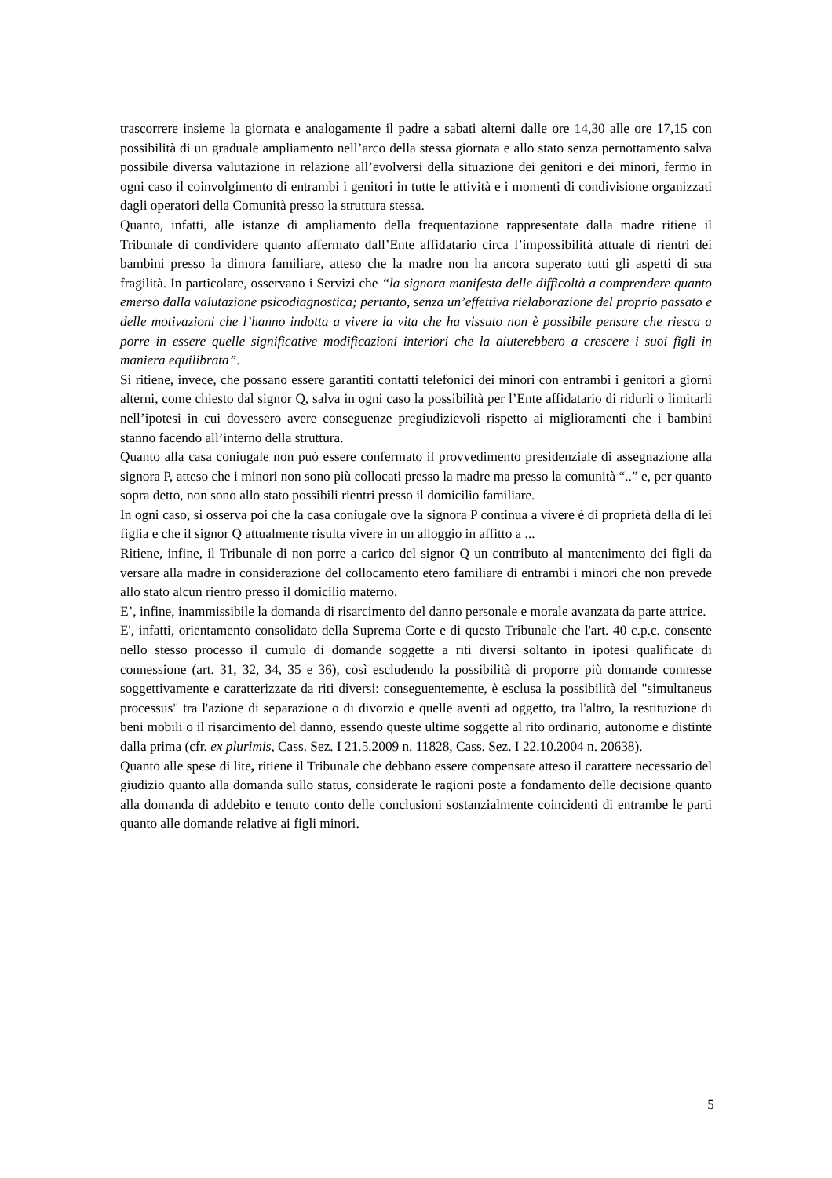trascorrere insieme la giornata e analogamente il padre a sabati alterni dalle ore 14,30 alle ore 17,15 con possibilità di un graduale ampliamento nell’arco della stessa giornata e allo stato senza pernottamento salva possibile diversa valutazione in relazione all’evolversi della situazione dei genitori e dei minori, fermo in ogni caso il coinvolgimento di entrambi i genitori in tutte le attività e i momenti di condivisione organizzati dagli operatori della Comunità presso la struttura stessa.
Quanto, infatti, alle istanze di ampliamento della frequentazione rappresentate dalla madre ritiene il Tribunale di condividere quanto affermato dall’Ente affidatario circa l’impossibilità attuale di rientri dei bambini presso la dimora familiare, atteso che la madre non ha ancora superato tutti gli aspetti di sua fragilità. In particolare, osservano i Servizi che “la signora manifesta delle difficoltà a comprendere quanto emerso dalla valutazione psicodiagnostica; pertanto, senza un’effettiva rielaborazione del proprio passato e delle motivazioni che l’hanno indotta a vivere la vita che ha vissuto non è possibile pensare che riesca a porre in essere quelle significative modificazioni interiori che la aiuterebbero a crescere i suoi figli in maniera equilibrata”.
Si ritiene, invece, che possano essere garantiti contatti telefonici dei minori con entrambi i genitori a giorni alterni, come chiesto dal signor Q, salva in ogni caso la possibilità per l’Ente affidatario di ridurli o limitarli nell’ipotesi in cui dovessero avere conseguenze pregiudizievoli rispetto ai miglioramenti che i bambini stanno facendo all’interno della struttura.
Quanto alla casa coniugale non può essere confermato il provvedimento presidenziale di assegnazione alla signora P, atteso che i minori non sono più collocati presso la madre ma presso la comunità “..” e, per quanto sopra detto, non sono allo stato possibili rientri presso il domicilio familiare.
In ogni caso, si osserva poi che la casa coniugale ove la signora P continua a vivere è di proprietà della di lei figlia e che il signor Q attualmente risulta vivere in un alloggio in affitto a ...
Ritiene, infine, il Tribunale di non porre a carico del signor Q un contributo al mantenimento dei figli da versare alla madre in considerazione del collocamento etero familiare di entrambi i minori che non prevede allo stato alcun rientro presso il domicilio materno.
E’, infine, inammissibile la domanda di risarcimento del danno personale e morale avanzata da parte attrice.
E', infatti, orientamento consolidato della Suprema Corte e di questo Tribunale che l'art. 40 c.p.c. consente nello stesso processo il cumulo di domande soggette a riti diversi soltanto in ipotesi qualificate di connessione (art. 31, 32, 34, 35 e 36), così escludendo la possibilità di proporre più domande connesse soggettivamente e caratterizzate da riti diversi: conseguentemente, è esclusa la possibilità del "simultaneus processus" tra l'azione di separazione o di divorzio e quelle aventi ad oggetto, tra l'altro, la restituzione di beni mobili o il risarcimento del danno, essendo queste ultime soggette al rito ordinario, autonome e distinte dalla prima (cfr. ex plurimis, Cass. Sez. I 21.5.2009 n. 11828, Cass. Sez. I 22.10.2004 n. 20638).
Quanto alle spese di lite, ritiene il Tribunale che debbano essere compensate atteso il carattere necessario del giudizio quanto alla domanda sullo status, considerate le ragioni poste a fondamento delle decisione quanto alla domanda di addebito e tenuto conto delle conclusioni sostanzialmente coincidenti di entrambe le parti quanto alle domande relative ai figli minori.
5